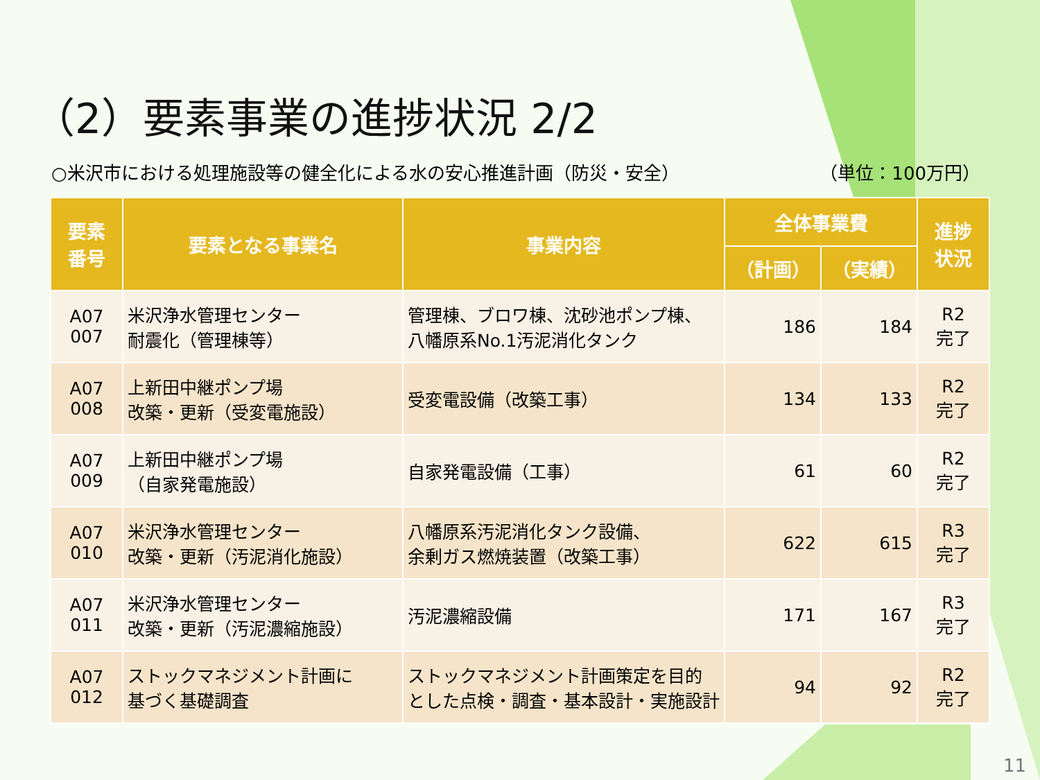（2）要素事業の進捗状況 2/2
○米沢市における処理施設等の健全化による水の安心推進計画（防災・安全） （単位：100万円）
| 要素 番号 | 要素となる事業名 | 事業内容 | 全体事業費 | | 進捗 状況 |
| --- | --- | --- | --- | --- | --- |
| | | | （計画） | （実績） | |
| A07 007 | 米沢浄水管理センター 耐震化（管理棟等） | 管理棟、ブロワ棟、沈砂池ポンプ棟、 八幡原系No.1汚泥消化タンク | 186 | 184 | R2 完了 |
| A07 008 | 上新田中継ポンプ場 改築・更新（受変電施設） | 受変電設備（改築工事） | 134 | 133 | R2 完了 |
| A07 009 | 上新田中継ポンプ場 （自家発電施設） | 自家発電設備（工事） | 61 | 60 | R2 完了 |
| A07 010 | 米沢浄水管理センター 改築・更新（汚泥消化施設） | 八幡原系汚泥消化タンク設備、 余剰ガス燃焼装置（改築工事） | 622 | 615 | R3 完了 |
| A07 011 | 米沢浄水管理センター 改築・更新（汚泥濃縮施設） | 汚泥濃縮設備 | 171 | 167 | R3 完了 |
| A07 012 | ストックマネジメント計画に 基づく基礎調査 | ストックマネジメント計画策定を目的 とした点検・調査・基本設計・実施設計 | 94 | 92 | R2 完了 |
11